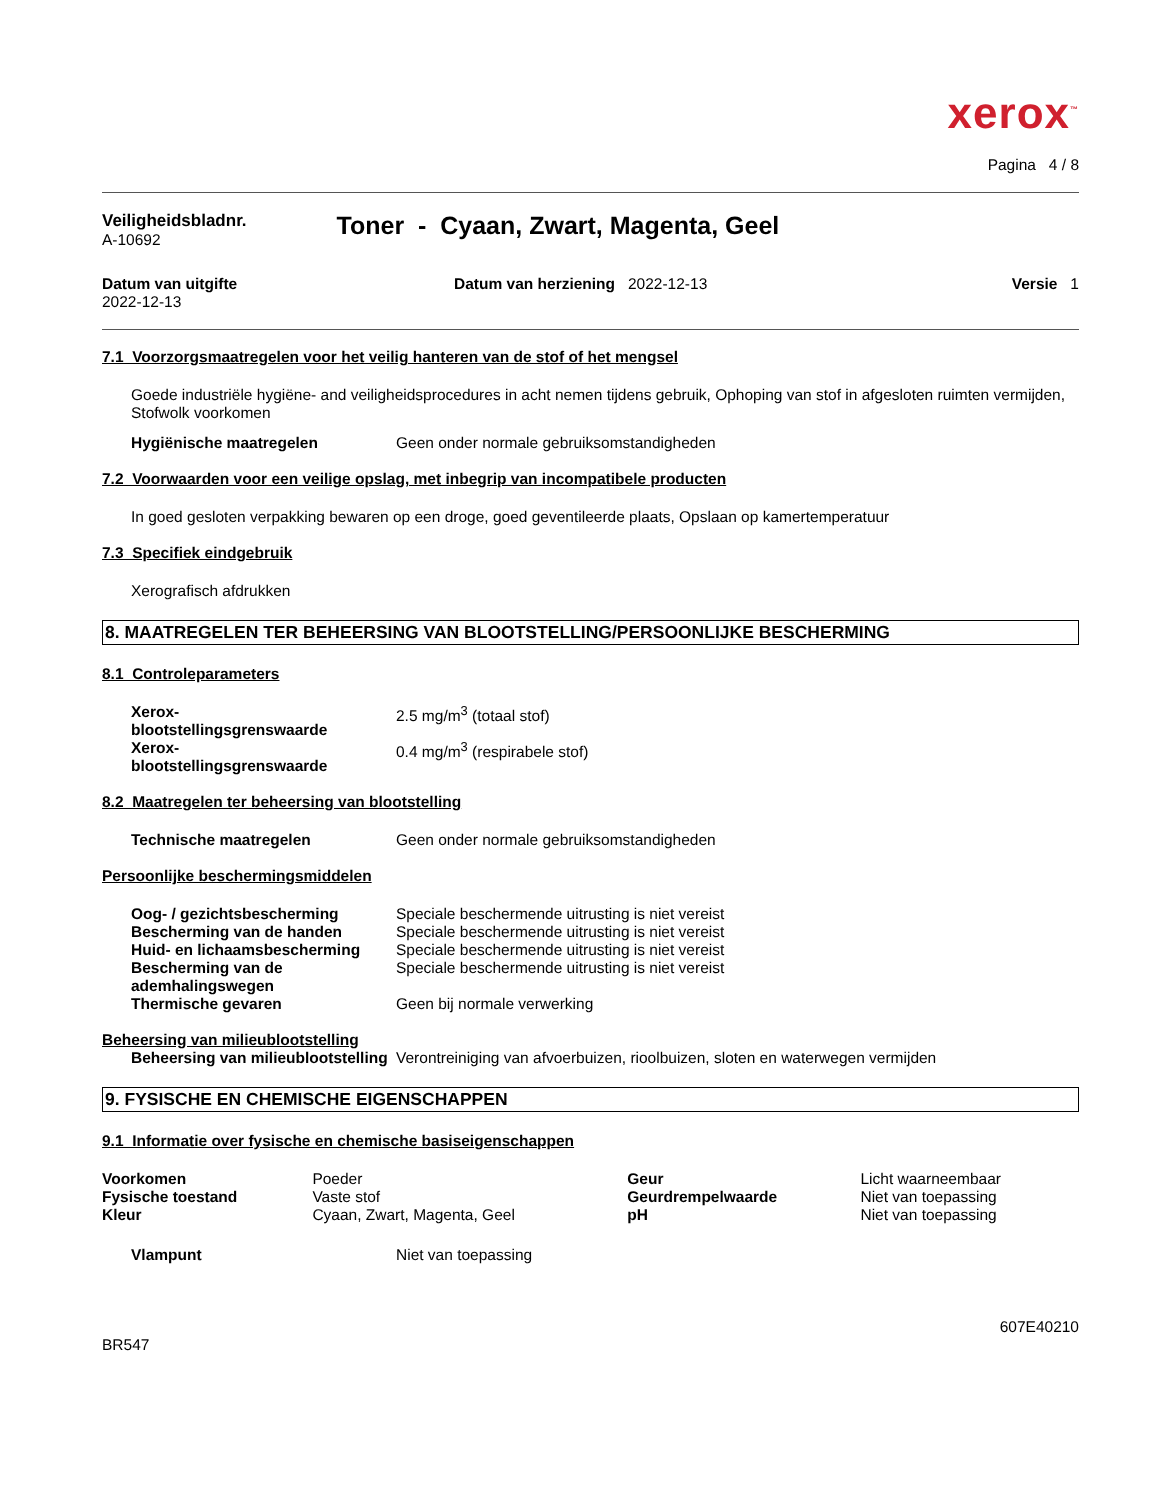xerox<sup>™</sup>
Pagina 4 / 8
Veiligheidsbladnr.
A-10692
Toner - Cyaan, Zwart, Magenta, Geel
Datum van uitgifte
2022-12-13
Datum van herziening 2022-12-13
Versie 1
7.1 Voorzorgsmaatregelen voor het veilig hanteren van de stof of het mengsel
Goede industriële hygiëne- and veiligheidsprocedures in acht nemen tijdens gebruik, Ophoping van stof in afgesloten ruimten vermijden, Stofwolk voorkomen
| Hygiënische maatregelen | Geen onder normale gebruiksomstandigheden |
7.2 Voorwaarden voor een veilige opslag, met inbegrip van incompatibele producten
In goed gesloten verpakking bewaren op een droge, goed geventileerde plaats, Opslaan op kamertemperatuur
7.3 Specifiek eindgebruik
Xerografisch afdrukken
8. MAATREGELEN TER BEHEERSING VAN BLOOTSTELLING/PERSOONLIJKE BESCHERMING
8.1 Controleparameters
| Xerox- blootstellingsgrenswaarde | 2.5 mg/m<sup>3</sup> (totaal stof) |
| Xerox- blootstellingsgrenswaarde | 0.4 mg/m<sup>3</sup> (respirabele stof) |
8.2 Maatregelen ter beheersing van blootstelling
| Technische maatregelen | Geen onder normale gebruiksomstandigheden |
Persoonlijke beschermingsmiddelen
| Oog- / gezichtsbescherming | Speciale beschermende uitrusting is niet vereist |
| Bescherming van de handen | Speciale beschermende uitrusting is niet vereist |
| Huid- en lichaamsbescherming | Speciale beschermende uitrusting is niet vereist |
| Bescherming van de ademhalingswegen | Speciale beschermende uitrusting is niet vereist |
| Thermische gevaren | Geen bij normale verwerking |
Beheersing van milieublootstelling
| Beheersing van milieublootstelling | Verontreiniging van afvoerbuizen, rioolbuizen, sloten en waterwegen vermijden |
9. FYSISCHE EN CHEMISCHE EIGENSCHAPPEN
9.1 Informatie over fysische en chemische basiseigenschappen
| Voorkomen | Poeder | Geur | Licht waarneembaar |
| Fysische toestand | Vaste stof | Geurdrempelwaarde | Niet van toepassing |
| Kleur | Cyaan, Zwart, Magenta, Geel | pH | Niet van toepassing |
| Vlampunt | Niet van toepassing |
607E40210
BR547